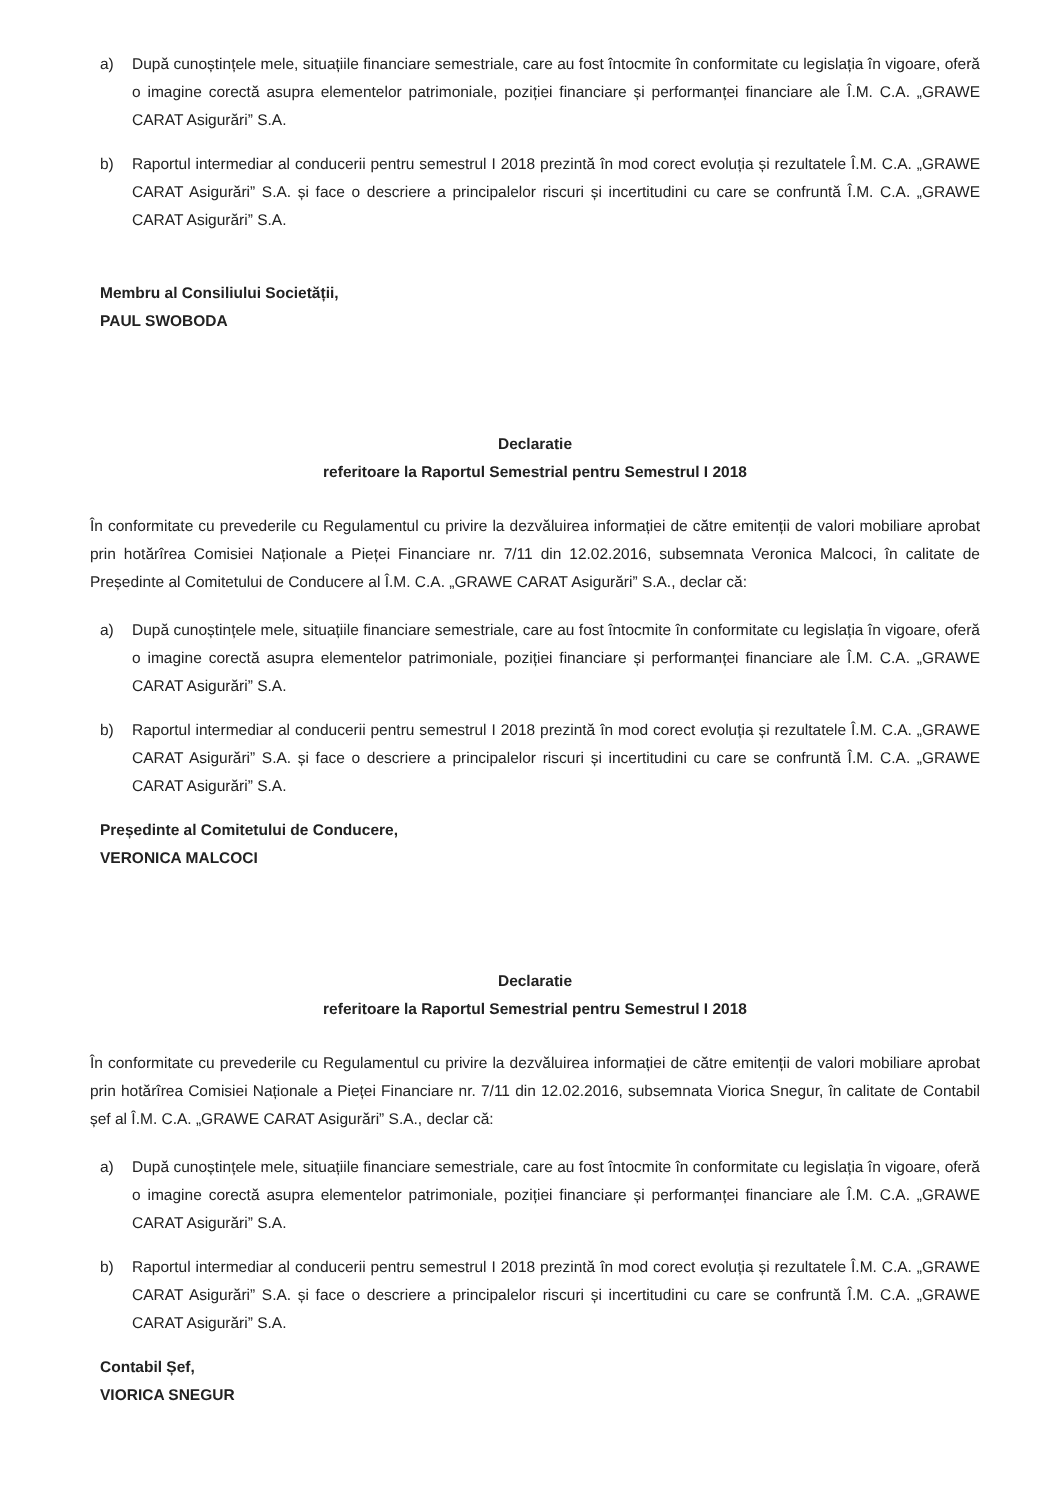a) După cunoștințele mele, situațiile financiare semestriale, care au fost întocmite în conformitate cu legislația în vigoare, oferă o imagine corectă asupra elementelor patrimoniale, poziției financiare și performanței financiare ale Î.M. C.A. „GRAWE CARAT Asigurări” S.A.
b) Raportul intermediar al conducerii pentru semestrul I 2018 prezintă în mod corect evoluția și rezultatele Î.M. C.A. „GRAWE CARAT Asigurări” S.A. și face o descriere a principalelor riscuri și incertitudini cu care se confruntă Î.M. C.A. „GRAWE CARAT Asigurări” S.A.
Membru al Consiliului Societății,
PAUL SWOBODA
Declaratie
referitoare la Raportul Semestrial pentru Semestrul I 2018
În conformitate cu prevederile cu Regulamentul cu privire la dezvăluirea informației de către emitenții de valori mobiliare aprobat prin hotărîrea Comisiei Naționale a Pieței Financiare nr. 7/11 din 12.02.2016, subsemnata Veronica Malcoci, în calitate de Președinte al Comitetului de Conducere al Î.M. C.A. „GRAWE CARAT Asigurări” S.A., declar că:
a) După cunoștințele mele, situațiile financiare semestriale, care au fost întocmite în conformitate cu legislația în vigoare, oferă o imagine corectă asupra elementelor patrimoniale, poziției financiare și performanței financiare ale Î.M. C.A. „GRAWE CARAT Asigurări” S.A.
b) Raportul intermediar al conducerii pentru semestrul I 2018 prezintă în mod corect evoluția și rezultatele Î.M. C.A. „GRAWE CARAT Asigurări” S.A. și face o descriere a principalelor riscuri și incertitudini cu care se confruntă Î.M. C.A. „GRAWE CARAT Asigurări” S.A.
Președinte al Comitetului de Conducere,
VERONICA MALCOCI
Declaratie
referitoare la Raportul Semestrial pentru Semestrul I 2018
În conformitate cu prevederile cu Regulamentul cu privire la dezvăluirea informației de către emitenții de valori mobiliare aprobat prin hotărîrea Comisiei Naționale a Pieței Financiare nr. 7/11 din 12.02.2016, subsemnata Viorica Snegur, în calitate de Contabil șef al Î.M. C.A. „GRAWE CARAT Asigurări” S.A., declar că:
a) După cunoștințele mele, situațiile financiare semestriale, care au fost întocmite în conformitate cu legislația în vigoare, oferă o imagine corectă asupra elementelor patrimoniale, poziției financiare și performanței financiare ale Î.M. C.A. „GRAWE CARAT Asigurări” S.A.
b) Raportul intermediar al conducerii pentru semestrul I 2018 prezintă în mod corect evoluția și rezultatele Î.M. C.A. „GRAWE CARAT Asigurări” S.A. și face o descriere a principalelor riscuri și incertitudini cu care se confruntă Î.M. C.A. „GRAWE CARAT Asigurări” S.A.
Contabil Șef,
VIORICA SNEGUR